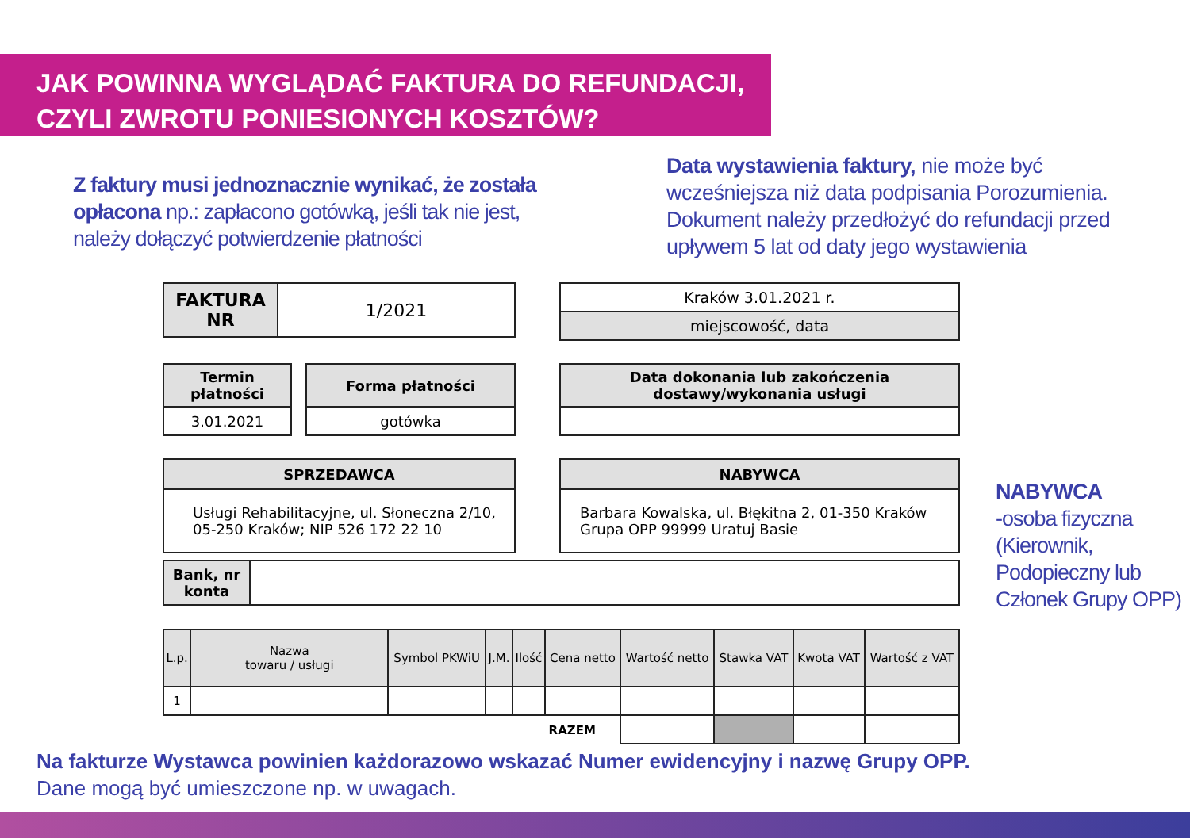JAK POWINNA WYGLĄDAĆ FAKTURA DO REFUNDACJI,
CZYLI ZWROTU PONIESIONYCH KOSZTÓW?
Z faktury musi jednoznacznie wynikać, że została opłacona np.: zapłacono gotówką, jeśli tak nie jest, należy dołączyć potwierdzenie płatności
Data wystawienia faktury, nie może być wcześniejsza niż data podpisania Porozumienia. Dokument należy przedłożyć do refundacji przed upływem 5 lat od daty jego wystawienia
| FAKTURA NR | 1/2021 |
| Kraków 3.01.2021 r. |
| miejscowość, data |
| Termin płatności |
| --- |
| 3.01.2021 |
| Forma płatności |
| --- |
| gotówka |
| Data dokonania lub zakończenia dostawy/wykonania usługi |
| --- |
| SPRZEDAWCA |
| --- |
| Usługi Rehabilitacyjne, ul. Słoneczna 2/10, 05-250 Kraków; NIP 526 172 22 10 |
| NABYWCA |
| --- |
| Barbara Kowalska, ul. Błękitna 2, 01-350 Kraków Grupa OPP 99999 Uratuj Basie |
| Bank, nr konta | |
| L.p. | Nazwa towaru / usługi | Symbol PKWiU | J.M. | Ilość | Cena netto | Wartość netto | Stawka VAT | Kwota VAT | Wartość z VAT |
| 1 | | | | | | | | | |
| RAZEM | | | | | | | | | |
NABYWCA
-osoba fizyczna (Kierownik, Podopieczny lub Członek Grupy OPP)
Na fakturze Wystawca powinien każdorazowo wskazać Numer ewidencyjny i nazwę Grupy OPP.
Dane mogą być umieszczone np. w uwagach.